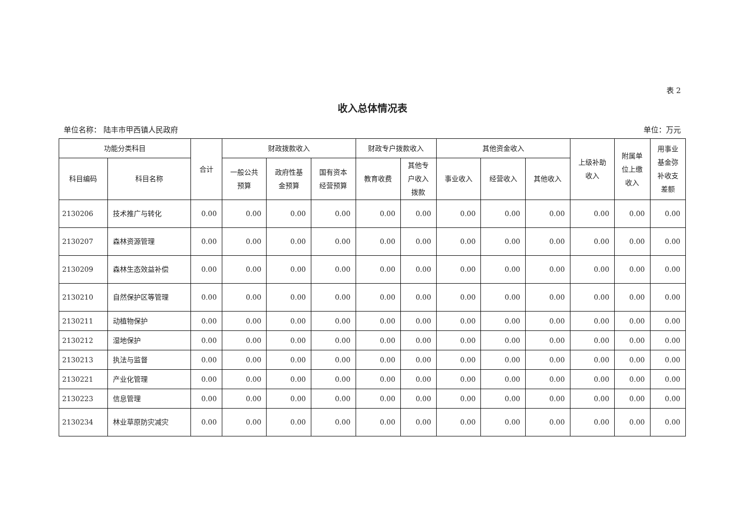表 2
收入总体情况表
单位名称： 陆丰市甲西镇人民政府 单位：万元
| 功能分类科目 | | 合计 | 财政拨款收入 | | | 财政专户拨款收入 | | 其他资金收入 | | | 上级补助 收入 | 附属单 位上缴 收入 | 用事业 基金弥 补收支 差额 |
| --- | --- | --- | --- | --- | --- | --- | --- | --- | --- | --- | --- | --- | --- |
| 科目编码 | 科目名称 | | 一般公共 预算 | 政府性基 金预算 | 国有资本 经营预算 | 教育收费 | 其他专 户收入 拨款 | 事业收入 | 经营收入 | 其他收入 | | | |
| 2130206 | 技术推广与转化 | 0.00 | 0.00 | 0.00 | 0.00 | 0.00 | 0.00 | 0.00 | 0.00 | 0.00 | 0.00 | 0.00 | 0.00 |
| 2130207 | 森林资源管理 | 0.00 | 0.00 | 0.00 | 0.00 | 0.00 | 0.00 | 0.00 | 0.00 | 0.00 | 0.00 | 0.00 | 0.00 |
| 2130209 | 森林生态效益补偿 | 0.00 | 0.00 | 0.00 | 0.00 | 0.00 | 0.00 | 0.00 | 0.00 | 0.00 | 0.00 | 0.00 | 0.00 |
| 2130210 | 自然保护区等管理 | 0.00 | 0.00 | 0.00 | 0.00 | 0.00 | 0.00 | 0.00 | 0.00 | 0.00 | 0.00 | 0.00 | 0.00 |
| 2130211 | 动植物保护 | 0.00 | 0.00 | 0.00 | 0.00 | 0.00 | 0.00 | 0.00 | 0.00 | 0.00 | 0.00 | 0.00 | 0.00 |
| 2130212 | 湿地保护 | 0.00 | 0.00 | 0.00 | 0.00 | 0.00 | 0.00 | 0.00 | 0.00 | 0.00 | 0.00 | 0.00 | 0.00 |
| 2130213 | 执法与监督 | 0.00 | 0.00 | 0.00 | 0.00 | 0.00 | 0.00 | 0.00 | 0.00 | 0.00 | 0.00 | 0.00 | 0.00 |
| 2130221 | 产业化管理 | 0.00 | 0.00 | 0.00 | 0.00 | 0.00 | 0.00 | 0.00 | 0.00 | 0.00 | 0.00 | 0.00 | 0.00 |
| 2130223 | 信息管理 | 0.00 | 0.00 | 0.00 | 0.00 | 0.00 | 0.00 | 0.00 | 0.00 | 0.00 | 0.00 | 0.00 | 0.00 |
| 2130234 | 林业草原防灾减灾 | 0.00 | 0.00 | 0.00 | 0.00 | 0.00 | 0.00 | 0.00 | 0.00 | 0.00 | 0.00 | 0.00 | 0.00 |